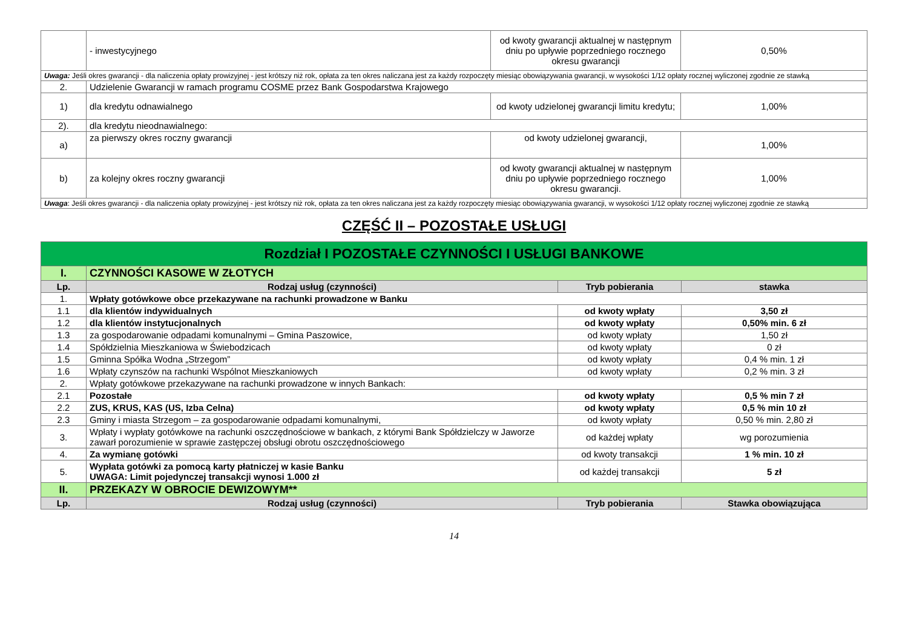| | - inwestycyjnego | od kwoty gwarancji aktualnej w następnym dniu po upływie poprzedniego rocznego okresu gwarancji | 0,50% |
| Uwaga: Jeśli okres gwarancji - dla naliczenia opłaty prowizyjnej - jest krótszy niż rok, opłata za ten okres naliczana jest za każdy rozpoczęty miesiąc obowiązywania gwarancji, w wysokości 1/12 opłaty rocznej wyliczonej zgodnie ze stawką | | | |
| 2. | Udzielenie Gwarancji w ramach programu COSME przez Bank Gospodarstwa Krajowego | | |
| 1) | dla kredytu odnawialnego | od kwoty udzielonej gwarancji limitu kredytu; | 1,00% |
| 2). | dla kredytu nieodnawialnego: | | |
| a) | za pierwszy okres roczny gwarancji | od kwoty udzielonej gwarancji, | 1,00% |
| b) | za kolejny okres roczny gwarancji | od kwoty gwarancji aktualnej w następnym dniu po upływie poprzedniego rocznego okresu gwarancji. | 1,00% |
| Uwaga : Jeśli okres gwarancji - dla naliczenia opłaty prowizyjnej - jest krótszy niż rok, opłata za ten okres naliczana jest za każdy rozpoczęty miesiąc obowiązywania gwarancji, w wysokości 1/12 opłaty rocznej wyliczonej zgodnie ze stawką | | | |
CZĘŚĆ II – POZOSTAŁE USŁUGI
| Rozdział I POZOSTAŁE CZYNNOŚCI I USŁUGI BANKOWE | | | |
| I. | CZYNNOŚCI KASOWE W ZŁOTYCH | | |
| Lp. | Rodzaj usług (czynności) | Tryb pobierania | stawka |
| 1. | Wpłaty gotówkowe obce przekazywane na rachunki prowadzone w Banku | | |
| 1.1 | dla klientów indywidualnych | od kwoty wpłaty | 3,50 zł |
| 1.2 | dla klientów instytucjonalnych | od kwoty wpłaty | 0,50% min. 6 zł |
| 1.3 | za gospodarowanie odpadami komunalnymi – Gmina Paszowice, | od kwoty wpłaty | 1,50 zł |
| 1.4 | Spółdzielnia Mieszkaniowa w Świebodzicach | od kwoty wpłaty | 0 zł |
| 1.5 | Gminna Spółka Wodna „Strzegom” | od kwoty wpłaty | 0,4 % min. 1 zł |
| 1.6 | Wpłaty czynszów na rachunki Wspólnot Mieszkaniowych | od kwoty wpłaty | 0,2 % min. 3 zł |
| 2. | Wpłaty gotówkowe przekazywane na rachunki prowadzone w innych Bankach: | | |
| 2.1 | Pozostałe | od kwoty wpłaty | 0,5 % min 7 zł |
| 2.2 | ZUS, KRUS, KAS (US, Izba Celna) | od kwoty wpłaty | 0,5 % min 10 zł |
| 2.3 | Gminy i miasta Strzegom – za gospodarowanie odpadami komunalnymi, | od kwoty wpłaty | 0,50 % min. 2,80 zł |
| 3. | Wpłaty i wypłaty gotówkowe na rachunki oszczędnościowe w bankach, z którymi Bank Spółdzielczy w Jaworze zawarł porozumienie w sprawie zastępczej obsługi obrotu oszczędnościowego | od każdej wpłaty | wg porozumienia |
| 4. | Za wymianę gotówki | od kwoty transakcji | 1 % min. 10 zł |
| 5. | Wypłata gotówki za pomocą karty płatniczej w kasie Banku UWAGA: Limit pojedynczej transakcji wynosi 1.000 zł | od każdej transakcji | 5 zł |
| II. | PRZEKAZY W OBROCIE DEWIZOWYM** | | |
| Lp. | Rodzaj usług (czynności) | Tryb pobierania | Stawka obowiązująca |
14